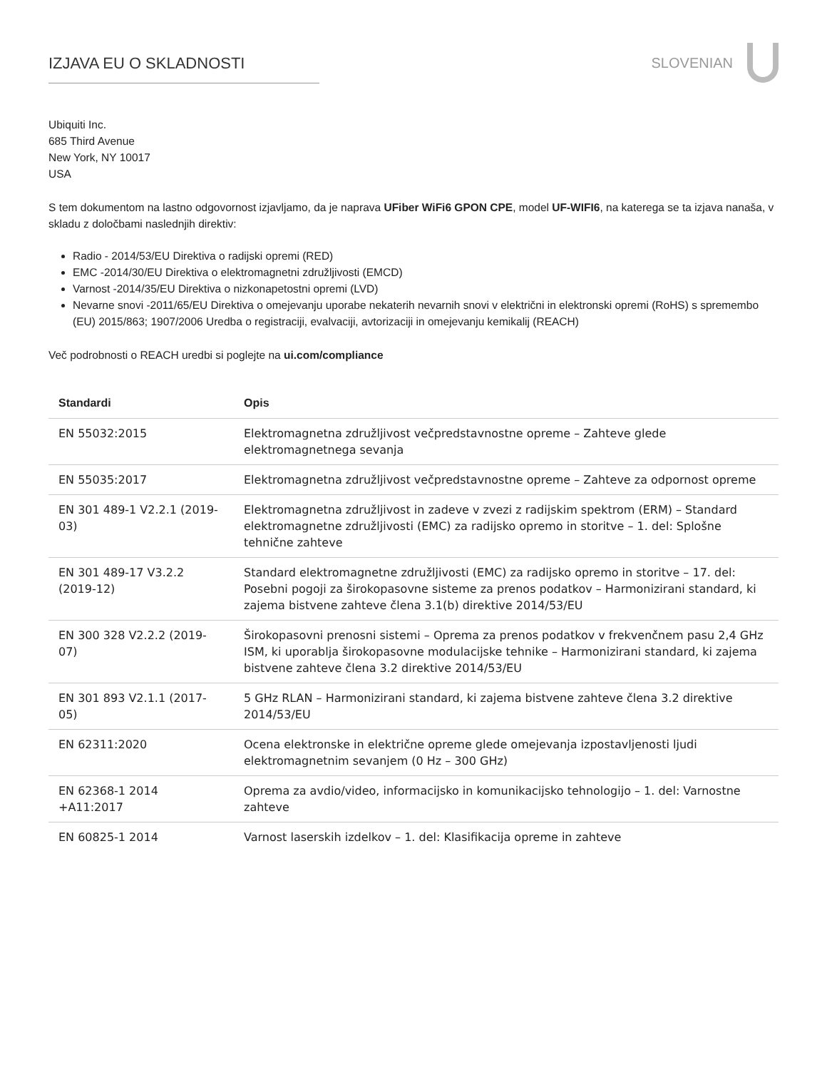IZJAVA EU O SKLADNOSTI SLOVENIAN
Ubiquiti Inc.
685 Third Avenue
New York, NY 10017
USA
S tem dokumentom na lastno odgovornost izjavljamo, da je naprava UFiber WiFi6 GPON CPE, model UF-WIFI6, na katerega se ta izjava nanaša, v skladu z določbami naslednjih direktiv:
Radio - 2014/53/EU Direktiva o radijski opremi (RED)
EMC -2014/30/EU Direktiva o elektromagnetni združljivosti (EMCD)
Varnost -2014/35/EU Direktiva o nizkonapetostni opremi (LVD)
Nevarne snovi -2011/65/EU Direktiva o omejevanju uporabe nekaterih nevarnih snovi v električni in elektronski opremi (RoHS) s spremembo (EU) 2015/863; 1907/2006 Uredba o registraciji, evalvaciji, avtorizaciji in omejevanju kemikalij (REACH)
Več podrobnosti o REACH uredbi si poglejte na ui.com/compliance
| Standardi | Opis |
| --- | --- |
| EN 55032:2015 | Elektromagnetna združljivost večpredstavnostne opreme – Zahteve glede elektromagnetnega sevanja |
| EN 55035:2017 | Elektromagnetna združljivost večpredstavnostne opreme – Zahteve za odpornost opreme |
| EN 301 489-1 V2.2.1 (2019-03) | Elektromagnetna združljivost in zadeve v zvezi z radijskim spektrom (ERM) – Standard elektromagnetne združljivosti (EMC) za radijsko opremo in storitve – 1. del: Splošne tehnične zahteve |
| EN 301 489-17 V3.2.2 (2019-12) | Standard elektromagnetne združljivosti (EMC) za radijsko opremo in storitve – 17. del: Posebni pogoji za širokopasovne sisteme za prenos podatkov – Harmonizirani standard, ki zajema bistvene zahteve člena 3.1(b) direktive 2014/53/EU |
| EN 300 328 V2.2.2 (2019-07) | Širokopasovni prenosni sistemi – Oprema za prenos podatkov v frekvenčnem pasu 2,4 GHz ISM, ki uporablja širokopasovne modulacijske tehnike – Harmonizirani standard, ki zajema bistvene zahteve člena 3.2 direktive 2014/53/EU |
| EN 301 893 V2.1.1 (2017-05) | 5 GHz RLAN – Harmonizirani standard, ki zajema bistvene zahteve člena 3.2 direktive 2014/53/EU |
| EN 62311:2020 | Ocena elektronske in električne opreme glede omejevanja izpostavljenosti ljudi elektromagnetnim sevanjem (0 Hz – 300 GHz) |
| EN 62368-1 2014 +A11:2017 | Oprema za avdio/video, informacijsko in komunikacijsko tehnologijo – 1. del: Varnostne zahteve |
| EN 60825-1 2014 | Varnost laserskih izdelkov – 1. del: Klasifikacija opreme in zahteve |